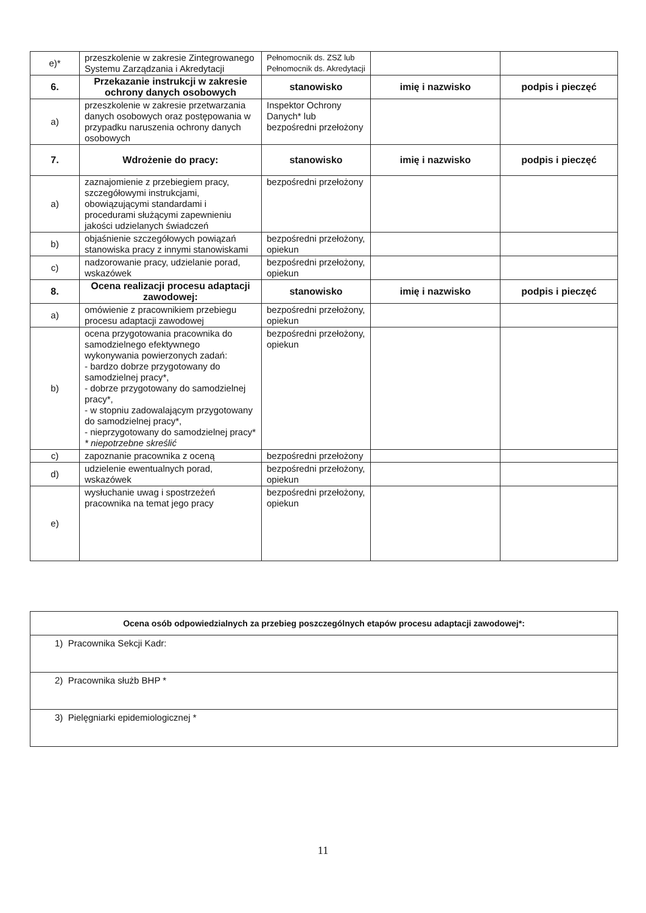| e)* | przeszkolenie w zakresie Zintegrowanego Systemu Zarządzania i Akredytacji | Pełnomocnik ds. ZSZ lub Pełnomocnik ds. Akredytacji | | |
| 6. | Przekazanie instrukcji w zakresie ochrony danych osobowych | stanowisko | imię i nazwisko | podpis i pieczęć |
| a) | przeszkolenie w zakresie przetwarzania danych osobowych oraz postępowania w przypadku naruszenia ochrony danych osobowych | Inspektor Ochrony Danych* lub bezpośredni przełożony | | |
| 7. | Wdrożenie do pracy: | stanowisko | imię i nazwisko | podpis i pieczęć |
| a) | zaznajomienie z przebiegiem pracy, szczegółowymi instrukcjami, obowiązującymi standardami i procedurami służącymi zapewnieniu jakości udzielanych świadczeń | bezpośredni przełożony | | |
| b) | objaśnienie szczegółowych powiązań stanowiska pracy z innymi stanowiskami | bezpośredni przełożony, opiekun | | |
| c) | nadzorowanie pracy, udzielanie porad, wskazówek | bezpośredni przełożony, opiekun | | |
| 8. | Ocena realizacji procesu adaptacji zawodowej: | stanowisko | imię i nazwisko | podpis i pieczęć |
| a) | omówienie z pracownikiem przebiegu procesu adaptacji zawodowej | bezpośredni przełożony, opiekun | | |
| b) | ocena przygotowania pracownika do samodzielnego efektywnego wykonywania powierzonych zadań: - bardzo dobrze przygotowany do samodzielnej pracy*, - dobrze przygotowany do samodzielnej pracy*, - w stopniu zadowalającym przygotowany do samodzielnej pracy*, - nieprzygotowany do samodzielnej pracy* * niepotrzebne skreślić | bezpośredni przełożony, opiekun | | |
| c) | zapoznanie pracownika z oceną | bezpośredni przełożony | | |
| d) | udzielenie ewentualnych porad, wskazówek | bezpośredni przełożony, opiekun | | |
| e) | wysłuchanie uwag i spostrzeżeń pracownika na temat jego pracy | bezpośredni przełożony, opiekun | | |
| Ocena osób odpowiedzialnych za przebieg poszczególnych etapów procesu adaptacji zawodowej*: |
| --- |
| 1) Pracownika Sekcji Kadr: |
| 2) Pracownika służb BHP * |
| 3) Pielęgniarki epidemiologicznej * |
11